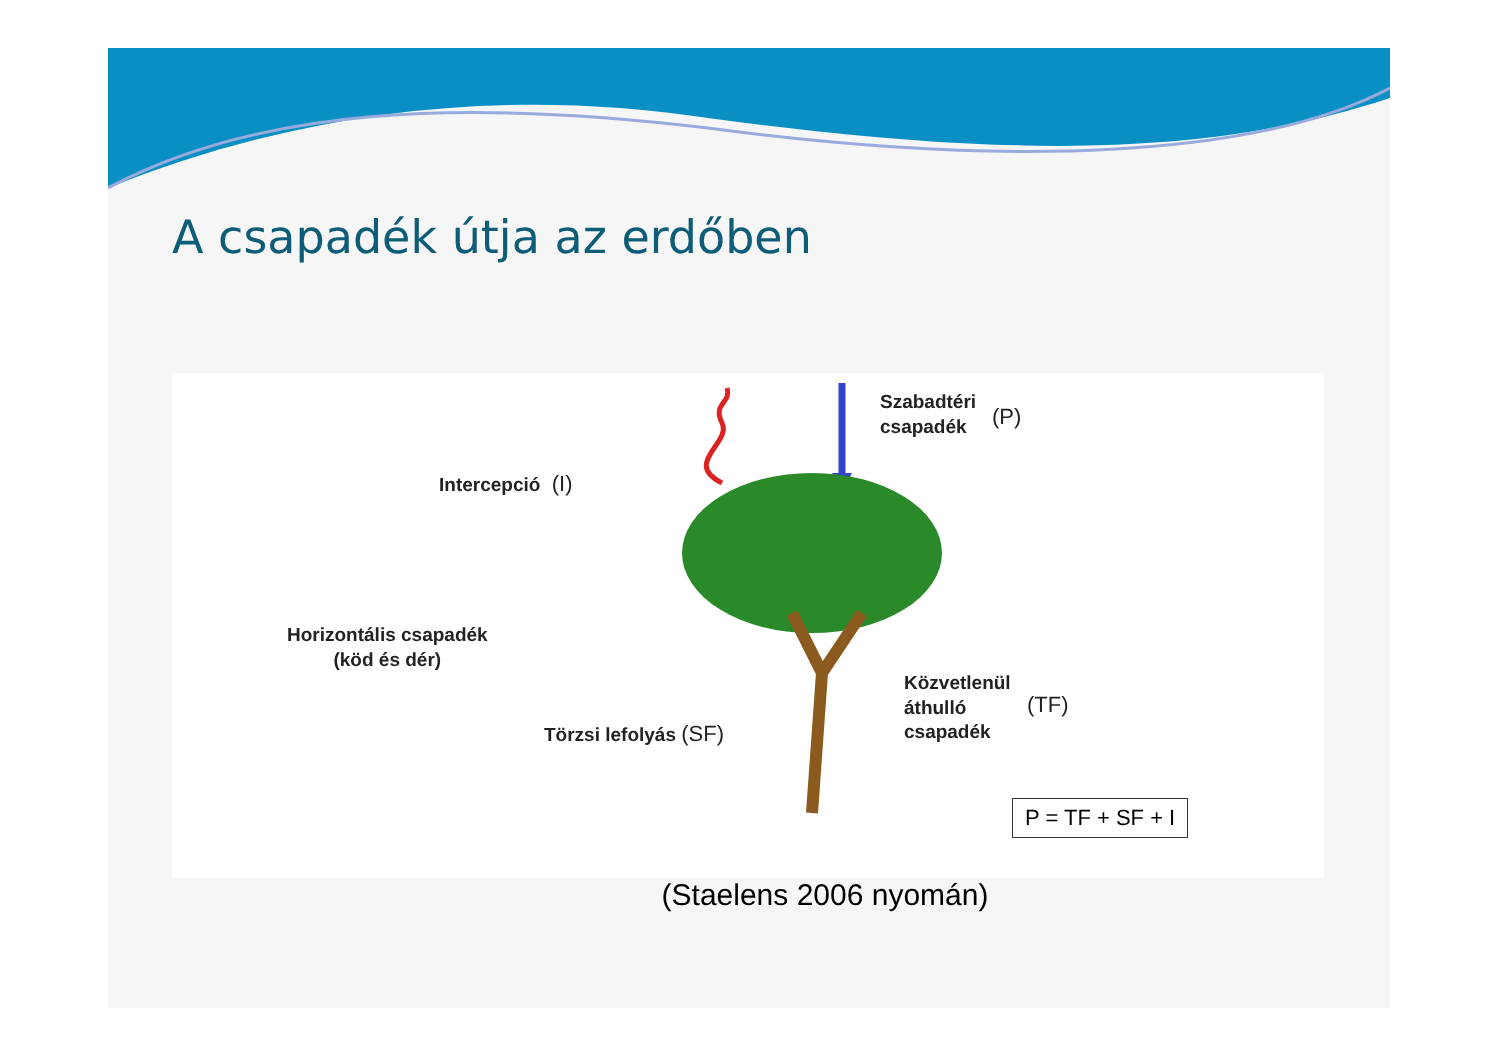A csapadék útja az erdőben
Intercepció (I)
Horizontális csapadék
(köd és dér)
Szabadtéri
csapadék
(P)
Törzsi lefolyás (SF)
Közvetlenül
áthulló
csapadék
(TF)
P = TF + SF + I
(Staelens 2006 nyomán)